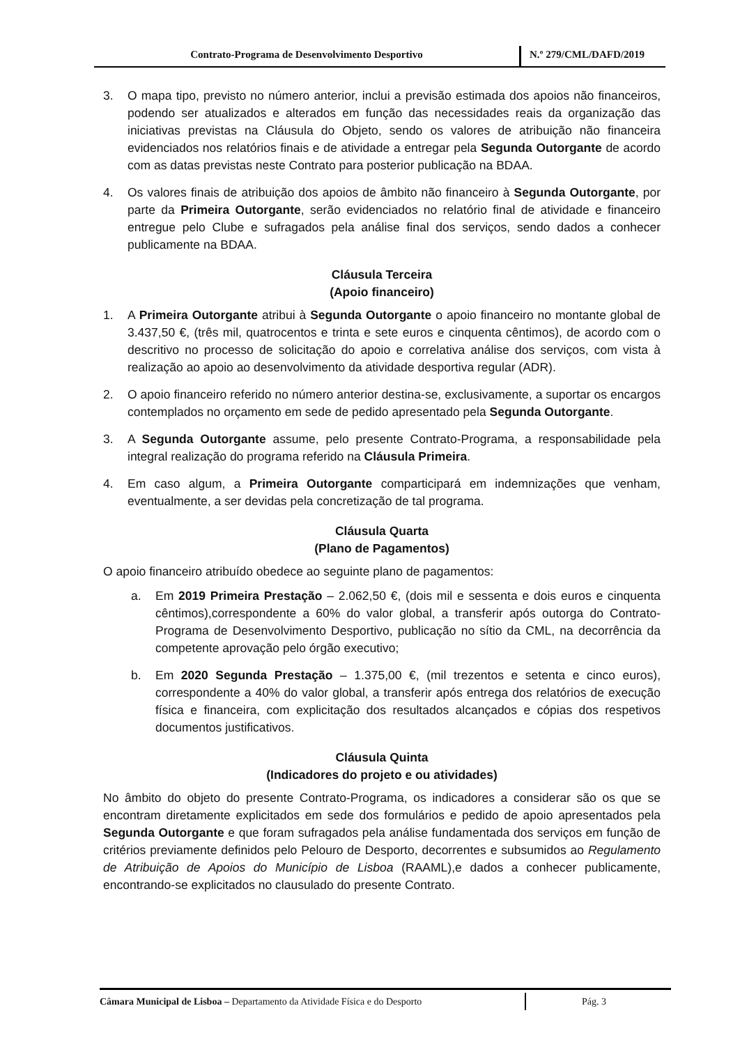Contrato-Programa de Desenvolvimento Desportivo
N.º 279/CML/DAFD/2019
3. O mapa tipo, previsto no número anterior, inclui a previsão estimada dos apoios não financeiros, podendo ser atualizados e alterados em função das necessidades reais da organização das iniciativas previstas na Cláusula do Objeto, sendo os valores de atribuição não financeira evidenciados nos relatórios finais e de atividade a entregar pela Segunda Outorgante de acordo com as datas previstas neste Contrato para posterior publicação na BDAA.
4. Os valores finais de atribuição dos apoios de âmbito não financeiro à Segunda Outorgante, por parte da Primeira Outorgante, serão evidenciados no relatório final de atividade e financeiro entregue pelo Clube e sufragados pela análise final dos serviços, sendo dados a conhecer publicamente na BDAA.
Cláusula Terceira
(Apoio financeiro)
1. A Primeira Outorgante atribui à Segunda Outorgante o apoio financeiro no montante global de 3.437,50 €, (três mil, quatrocentos e trinta e sete euros e cinquenta cêntimos), de acordo com o descritivo no processo de solicitação do apoio e correlativa análise dos serviços, com vista à realização ao apoio ao desenvolvimento da atividade desportiva regular (ADR).
2. O apoio financeiro referido no número anterior destina-se, exclusivamente, a suportar os encargos contemplados no orçamento em sede de pedido apresentado pela Segunda Outorgante.
3. A Segunda Outorgante assume, pelo presente Contrato-Programa, a responsabilidade pela integral realização do programa referido na Cláusula Primeira.
4. Em caso algum, a Primeira Outorgante comparticipará em indemnizações que venham, eventualmente, a ser devidas pela concretização de tal programa.
Cláusula Quarta
(Plano de Pagamentos)
O apoio financeiro atribuído obedece ao seguinte plano de pagamentos:
a. Em 2019 Primeira Prestação – 2.062,50 €, (dois mil e sessenta e dois euros e cinquenta cêntimos),correspondente a 60% do valor global, a transferir após outorga do Contrato-Programa de Desenvolvimento Desportivo, publicação no sítio da CML, na decorrência da competente aprovação pelo órgão executivo;
b. Em 2020 Segunda Prestação – 1.375,00 €, (mil trezentos e setenta e cinco euros), correspondente a 40% do valor global, a transferir após entrega dos relatórios de execução física e financeira, com explicitação dos resultados alcançados e cópias dos respetivos documentos justificativos.
Cláusula Quinta
(Indicadores do projeto e ou atividades)
No âmbito do objeto do presente Contrato-Programa, os indicadores a considerar são os que se encontram diretamente explicitados em sede dos formulários e pedido de apoio apresentados pela Segunda Outorgante e que foram sufragados pela análise fundamentada dos serviços em função de critérios previamente definidos pelo Pelouro de Desporto, decorrentes e subsumidos ao Regulamento de Atribuição de Apoios do Município de Lisboa (RAAML),e dados a conhecer publicamente, encontrando-se explicitados no clausulado do presente Contrato.
Câmara Municipal de Lisboa – Departamento da Atividade Física e do Desporto
Pág. 3